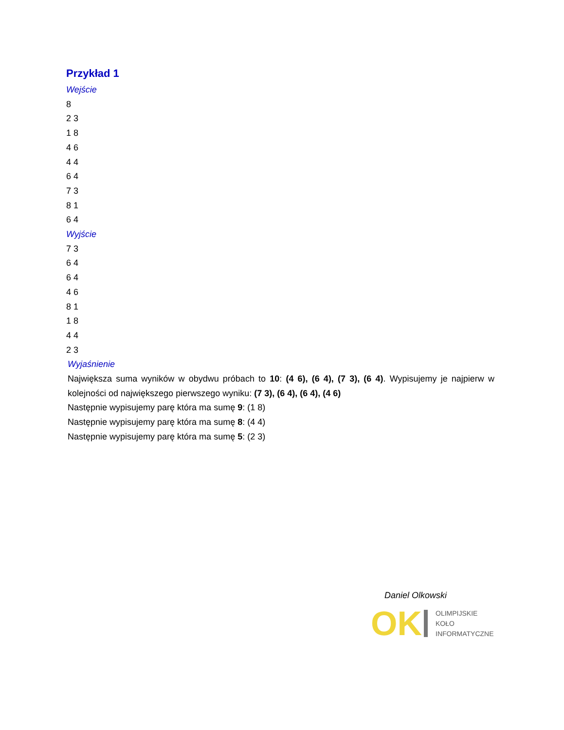Przykład 1
Wejście
8
2 3
1 8
4 6
4 4
6 4
7 3
8 1
6 4
Wyjście
7 3
6 4
6 4
4 6
8 1
1 8
4 4
2 3
Wyjaśnienie
Największa suma wyników w obydwu próbach to 10: (4 6), (6 4), (7 3), (6 4). Wypisujemy je najpierw w kolejności od największego pierwszego wyniku: (7 3), (6 4), (6 4), (4 6)
Następnie wypisujemy parę która ma sumę 9: (1 8)
Następnie wypisujemy parę która ma sumę 8: (4 4)
Następnie wypisujemy parę która ma sumę 5: (2 3)
Daniel Olkowski
OK
OLIMPIJSKIE
KOŁO
INFORMATYCZNE